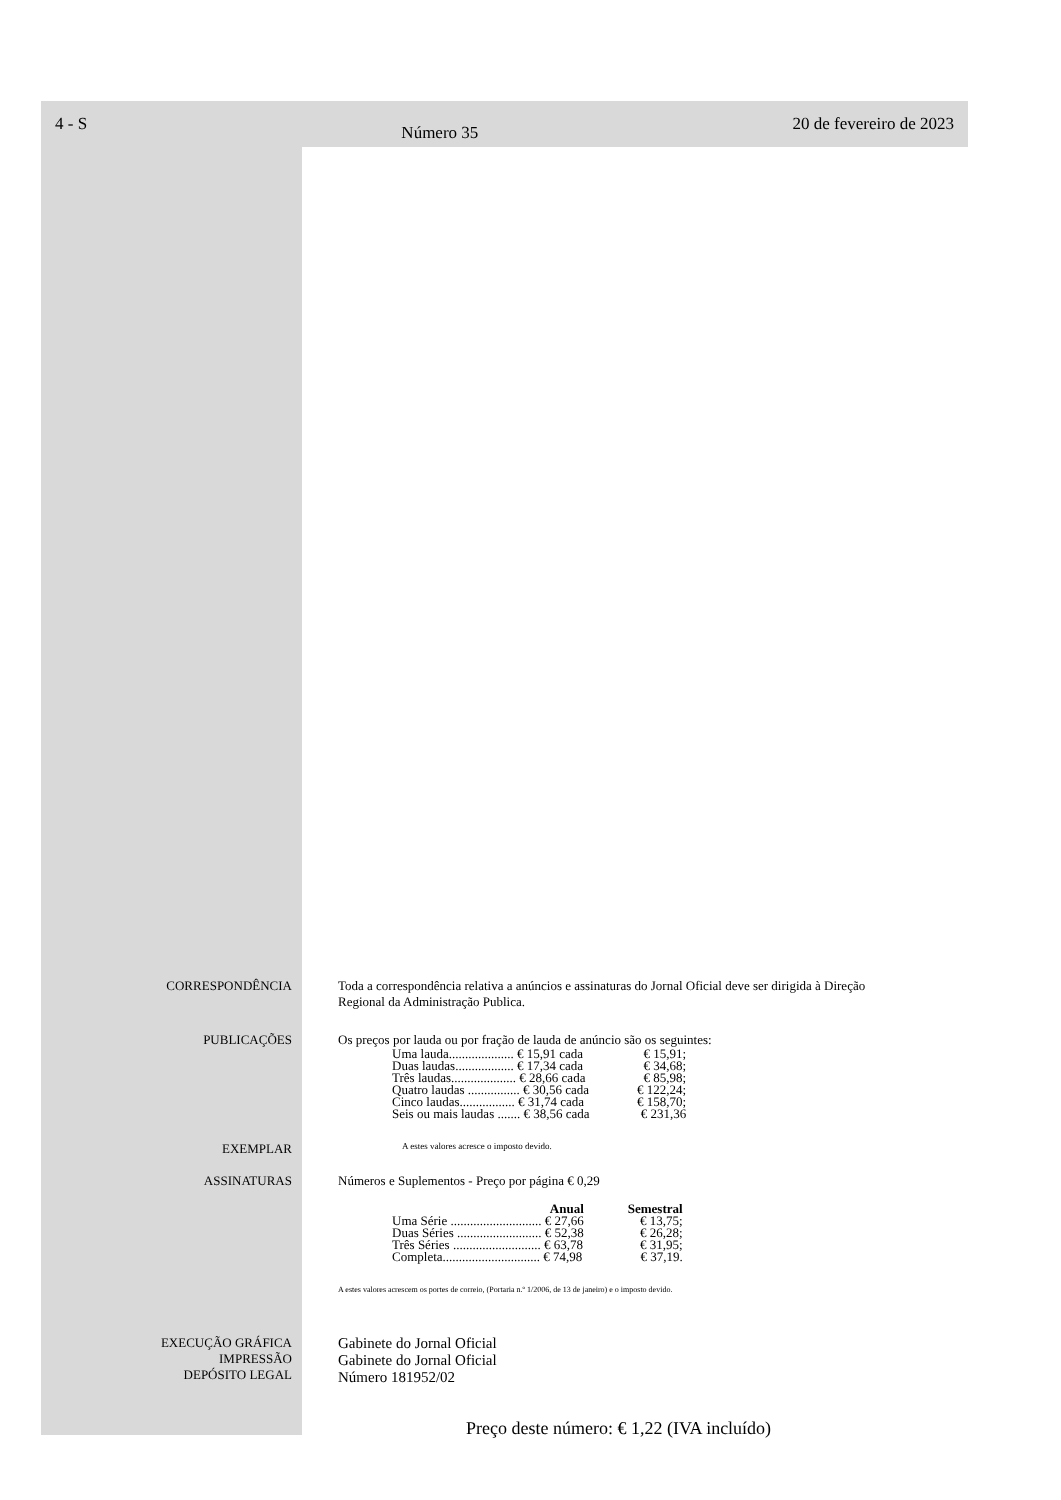4 - S Número 35 20 de fevereiro de 2023
CORRESPONDÊNCIA Toda a correspondência relativa a anúncios e assinaturas do Jornal Oficial deve ser dirigida à Direção
Regional da Administração Publica.
PUBLICAÇÕES Os preços por lauda ou por fração de lauda de anúncio são os seguintes:
| Uma lauda.................... € 15,91 cada | € 15,91; |
| Duas laudas.................. € 17,34 cada | € 34,68; |
| Três laudas.................... € 28,66 cada | € 85,98; |
| Quatro laudas ................ € 30,56 cada | € 122,24; |
| Cinco laudas................. € 31,74 cada | € 158,70; |
| Seis ou mais laudas ....... € 38,56 cada | € 231,36 |
EXEMPLAR
A estes valores acresce o imposto devido.
ASSINATURAS Números e Suplementos - Preço por página € 0,29
| Anual | Semestral |
| --- | --- |
| Uma Série ............................ € 27,66 | € 13,75; |
| Duas Séries .......................... € 52,38 | € 26,28; |
| Três Séries ........................... € 63,78 | € 31,95; |
| Completa.............................. € 74,98 | € 37,19. |
A estes valores acrescem os portes de correio, (Portaria n.º 1/2006, de 13 de janeiro) e o imposto devido.
EXECUÇÃO GRÁFICA
IMPRESSÃO
DEPÓSITO LEGAL
Gabinete do Jornal Oficial
Gabinete do Jornal Oficial
Número 181952/02
Preço deste número: € 1,22 (IVA incluído)